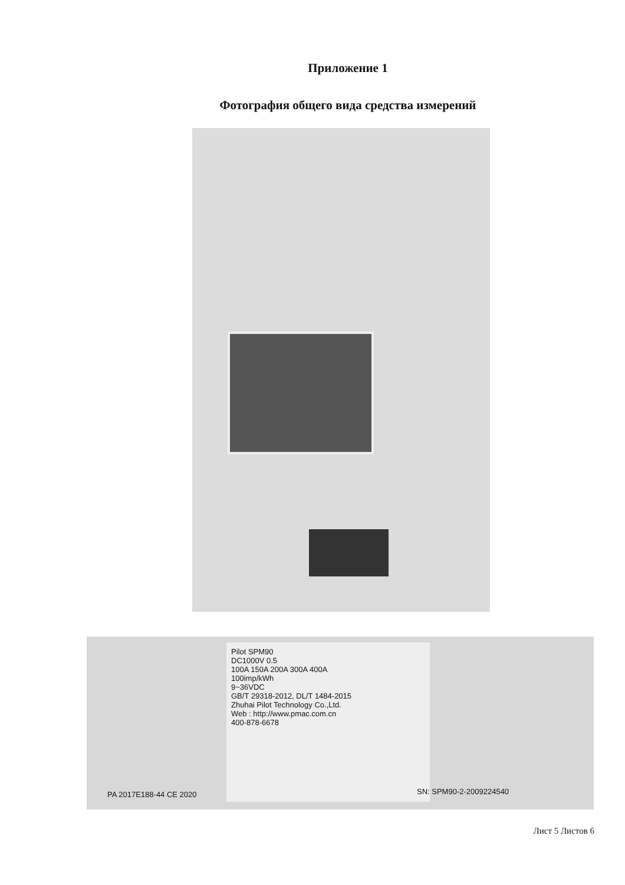Приложение 1
Фотография общего вида средства измерений
Pilot SPM90
DC1000V 0.5
100A 150A 200A 300A 400A
100imp/kWh
9~36VDC
GB/T 29318-2012, DL/T 1484-2015
Zhuhai Pilot Technology Co.,Ltd.
Web : http://www.pmac.com.cn
400-878-6678
PA 2017E188-44 CE 2020 SN: SPM90-2-2009224540
Лист 5 Листов 6